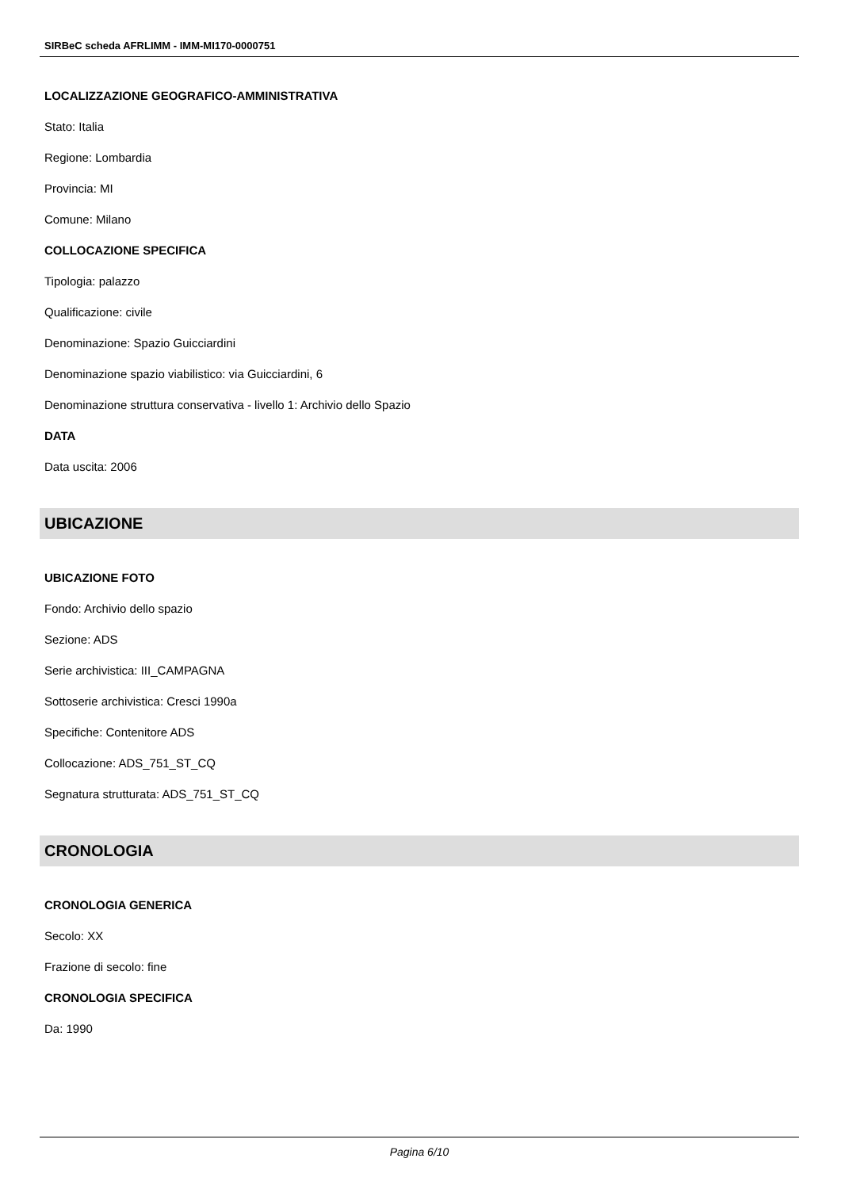SIRBeC scheda AFRLIMM - IMM-MI170-0000751
LOCALIZZAZIONE GEOGRAFICO-AMMINISTRATIVA
Stato: Italia
Regione: Lombardia
Provincia: MI
Comune: Milano
COLLOCAZIONE SPECIFICA
Tipologia: palazzo
Qualificazione: civile
Denominazione: Spazio Guicciardini
Denominazione spazio viabilistico: via Guicciardini, 6
Denominazione struttura conservativa - livello 1: Archivio dello Spazio
DATA
Data uscita: 2006
UBICAZIONE
UBICAZIONE FOTO
Fondo: Archivio dello spazio
Sezione: ADS
Serie archivistica: III_CAMPAGNA
Sottoserie archivistica: Cresci 1990a
Specifiche: Contenitore ADS
Collocazione: ADS_751_ST_CQ
Segnatura strutturata: ADS_751_ST_CQ
CRONOLOGIA
CRONOLOGIA GENERICA
Secolo: XX
Frazione di secolo: fine
CRONOLOGIA SPECIFICA
Da: 1990
Pagina 6/10